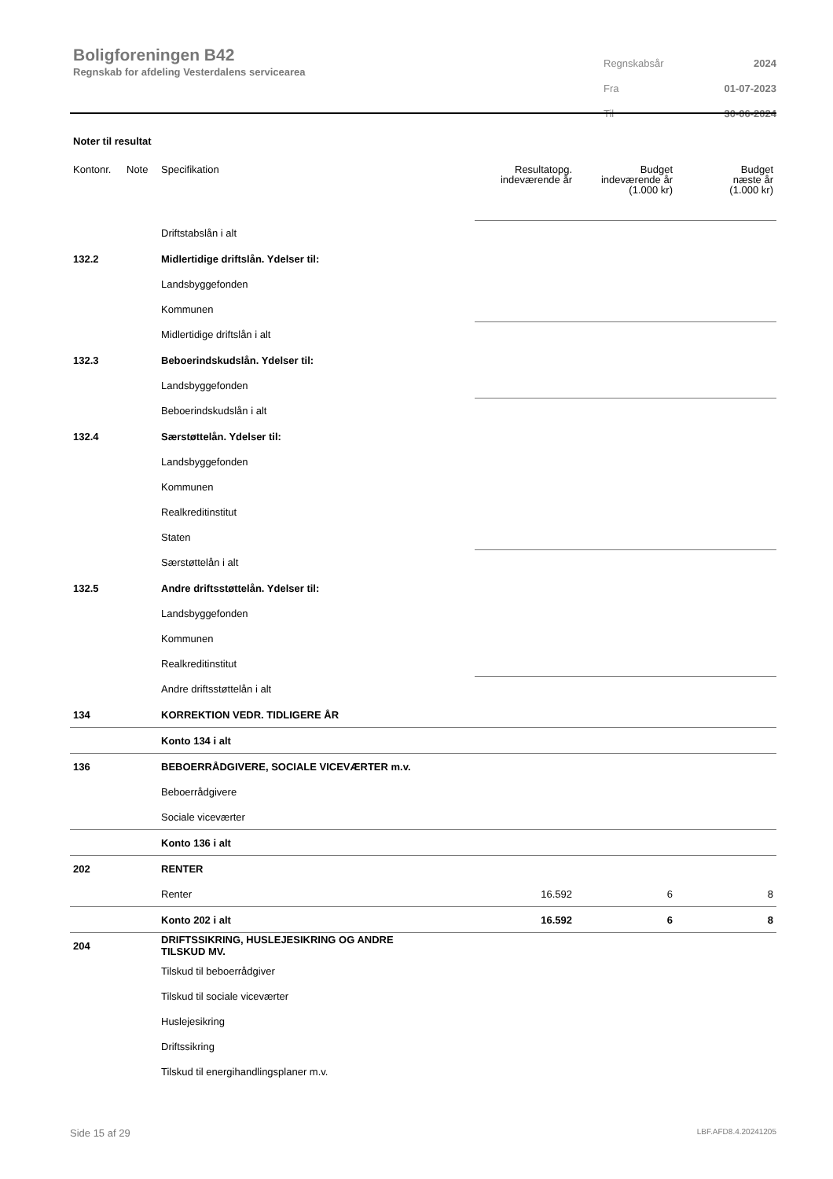Boligforeningen B42
Regnskab for afdeling Vesterdalens servicearea
| Regnskabsår | 2024 |
| Fra | 01-07-2023 |
| Til | 30-06-2024 |
Noter til resultat
| Kontonr. | Note | Specifikation | Resultatopg. indeværende år | Budget indeværende år (1.000 kr) | Budget næste år (1.000 kr) |
| --- | --- | --- | --- | --- | --- |
| | | Driftstabslån i alt | | | |
| 132.2 | | Midlertidige driftslån. Ydelser til: | | | |
| | | Landsbyggefonden | | | |
| | | Kommunen | | | |
| | | Midlertidige driftslån i alt | | | |
| 132.3 | | Beboerindskudslån. Ydelser til: | | | |
| | | Landsbyggefonden | | | |
| | | Beboerindskudslån i alt | | | |
| 132.4 | | Særstøttelån. Ydelser til: | | | |
| | | Landsbyggefonden | | | |
| | | Kommunen | | | |
| | | Realkreditinstitut | | | |
| | | Staten | | | |
| | | Særstøttelån i alt | | | |
| 132.5 | | Andre driftsstøttelån. Ydelser til: | | | |
| | | Landsbyggefonden | | | |
| | | Kommunen | | | |
| | | Realkreditinstitut | | | |
| | | Andre driftsstøttelån i alt | | | |
| 134 | | KORREKTION VEDR. TIDLIGERE ÅR | | | |
| | | Konto 134 i alt | | | |
| 136 | | BEBOERRÅDGIVERE, SOCIALE VICEVÆRTER m.v. | | | |
| | | Beboerrådgivere | | | |
| | | Sociale viceværter | | | |
| | | Konto 136 i alt | | | |
| 202 | | RENTER | | | |
| | | Renter | 16.592 | 6 | 8 |
| | | Konto 202 i alt | 16.592 | 6 | 8 |
| 204 | | DRIFTSSIKRING, HUSLEJESIKRING OG ANDRE TILSKUD MV. | | | |
| | | Tilskud til beboerrådgiver | | | |
| | | Tilskud til sociale viceværter | | | |
| | | Huslejesikring | | | |
| | | Driftssikring | | | |
| | | Tilskud til energihandlingsplaner m.v. | | | |
Side 15 af 29 LBF.AFD8.4.20241205